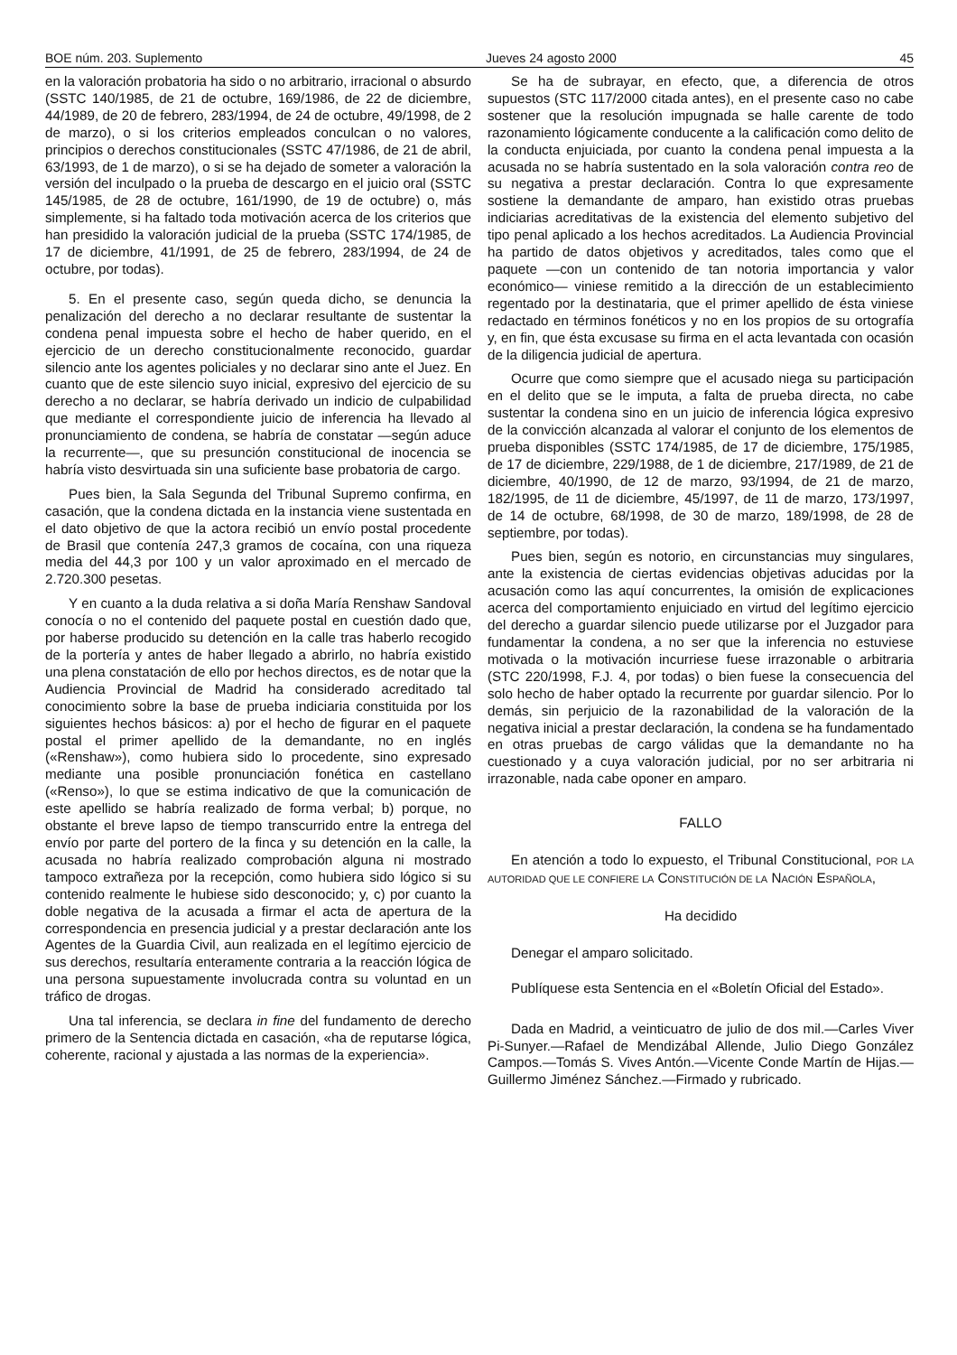BOE núm. 203. Suplemento Jueves 24 agosto 2000 45
en la valoración probatoria ha sido o no arbitrario, irracional o absurdo (SSTC 140/1985, de 21 de octubre, 169/1986, de 22 de diciembre, 44/1989, de 20 de febrero, 283/1994, de 24 de octubre, 49/1998, de 2 de marzo), o si los criterios empleados conculcan o no valores, principios o derechos constitucionales (SSTC 47/1986, de 21 de abril, 63/1993, de 1 de marzo), o si se ha dejado de someter a valoración la versión del inculpado o la prueba de descargo en el juicio oral (SSTC 145/1985, de 28 de octubre, 161/1990, de 19 de octubre) o, más simplemente, si ha faltado toda motivación acerca de los criterios que han presidido la valoración judicial de la prueba (SSTC 174/1985, de 17 de diciembre, 41/1991, de 25 de febrero, 283/1994, de 24 de octubre, por todas).
5. En el presente caso, según queda dicho, se denuncia la penalización del derecho a no declarar resultante de sustentar la condena penal impuesta sobre el hecho de haber querido, en el ejercicio de un derecho constitucionalmente reconocido, guardar silencio ante los agentes policiales y no declarar sino ante el Juez. En cuanto que de este silencio suyo inicial, expresivo del ejercicio de su derecho a no declarar, se habría derivado un indicio de culpabilidad que mediante el correspondiente juicio de inferencia ha llevado al pronunciamiento de condena, se habría de constatar —según aduce la recurrente—, que su presunción constitucional de inocencia se habría visto desvirtuada sin una suficiente base probatoria de cargo.
Pues bien, la Sala Segunda del Tribunal Supremo confirma, en casación, que la condena dictada en la instancia viene sustentada en el dato objetivo de que la actora recibió un envío postal procedente de Brasil que contenía 247,3 gramos de cocaína, con una riqueza media del 44,3 por 100 y un valor aproximado en el mercado de 2.720.300 pesetas.
Y en cuanto a la duda relativa a si doña María Renshaw Sandoval conocía o no el contenido del paquete postal en cuestión dado que, por haberse producido su detención en la calle tras haberlo recogido de la portería y antes de haber llegado a abrirlo, no habría existido una plena constatación de ello por hechos directos, es de notar que la Audiencia Provincial de Madrid ha considerado acreditado tal conocimiento sobre la base de prueba indiciaria constituida por los siguientes hechos básicos: a) por el hecho de figurar en el paquete postal el primer apellido de la demandante, no en inglés («Renshaw»), como hubiera sido lo procedente, sino expresado mediante una posible pronunciación fonética en castellano («Renso»), lo que se estima indicativo de que la comunicación de este apellido se habría realizado de forma verbal; b) porque, no obstante el breve lapso de tiempo transcurrido entre la entrega del envío por parte del portero de la finca y su detención en la calle, la acusada no habría realizado comprobación alguna ni mostrado tampoco extrañeza por la recepción, como hubiera sido lógico si su contenido realmente le hubiese sido desconocido; y, c) por cuanto la doble negativa de la acusada a firmar el acta de apertura de la correspondencia en presencia judicial y a prestar declaración ante los Agentes de la Guardia Civil, aun realizada en el legítimo ejercicio de sus derechos, resultaría enteramente contraria a la reacción lógica de una persona supuestamente involucrada contra su voluntad en un tráfico de drogas.
Una tal inferencia, se declara in fine del fundamento de derecho primero de la Sentencia dictada en casación, «ha de reputarse lógica, coherente, racional y ajustada a las normas de la experiencia».
Se ha de subrayar, en efecto, que, a diferencia de otros supuestos (STC 117/2000 citada antes), en el presente caso no cabe sostener que la resolución impugnada se halle carente de todo razonamiento lógicamente conducente a la calificación como delito de la conducta enjuiciada, por cuanto la condena penal impuesta a la acusada no se habría sustentado en la sola valoración contra reo de su negativa a prestar declaración. Contra lo que expresamente sostiene la demandante de amparo, han existido otras pruebas indiciarias acreditativas de la existencia del elemento subjetivo del tipo penal aplicado a los hechos acreditados. La Audiencia Provincial ha partido de datos objetivos y acreditados, tales como que el paquete —con un contenido de tan notoria importancia y valor económico— viniese remitido a la dirección de un establecimiento regentado por la destinataria, que el primer apellido de ésta viniese redactado en términos fonéticos y no en los propios de su ortografía y, en fin, que ésta excusase su firma en el acta levantada con ocasión de la diligencia judicial de apertura.
Ocurre que como siempre que el acusado niega su participación en el delito que se le imputa, a falta de prueba directa, no cabe sustentar la condena sino en un juicio de inferencia lógica expresivo de la convicción alcanzada al valorar el conjunto de los elementos de prueba disponibles (SSTC 174/1985, de 17 de diciembre, 175/1985, de 17 de diciembre, 229/1988, de 1 de diciembre, 217/1989, de 21 de diciembre, 40/1990, de 12 de marzo, 93/1994, de 21 de marzo, 182/1995, de 11 de diciembre, 45/1997, de 11 de marzo, 173/1997, de 14 de octubre, 68/1998, de 30 de marzo, 189/1998, de 28 de septiembre, por todas).
Pues bien, según es notorio, en circunstancias muy singulares, ante la existencia de ciertas evidencias objetivas aducidas por la acusación como las aquí concurrentes, la omisión de explicaciones acerca del comportamiento enjuiciado en virtud del legítimo ejercicio del derecho a guardar silencio puede utilizarse por el Juzgador para fundamentar la condena, a no ser que la inferencia no estuviese motivada o la motivación incurriese fuese irrazonable o arbitraria (STC 220/1998, F.J. 4, por todas) o bien fuese la consecuencia del solo hecho de haber optado la recurrente por guardar silencio. Por lo demás, sin perjuicio de la razonabilidad de la valoración de la negativa inicial a prestar declaración, la condena se ha fundamentado en otras pruebas de cargo válidas que la demandante no ha cuestionado y a cuya valoración judicial, por no ser arbitraria ni irrazonable, nada cabe oponer en amparo.
FALLO
En atención a todo lo expuesto, el Tribunal Constitucional, POR LA AUTORIDAD QUE LE CONFIERE LA CONSTITUCIÓN DE LA NACIÓN ESPAÑOLA,
Ha decidido
Denegar el amparo solicitado.
Publíquese esta Sentencia en el «Boletín Oficial del Estado».
Dada en Madrid, a veinticuatro de julio de dos mil.—Carles Viver Pi-Sunyer.—Rafael de Mendizábal Allende, Julio Diego González Campos.—Tomás S. Vives Antón.—Vicente Conde Martín de Hijas.—Guillermo Jiménez Sánchez.—Firmado y rubricado.